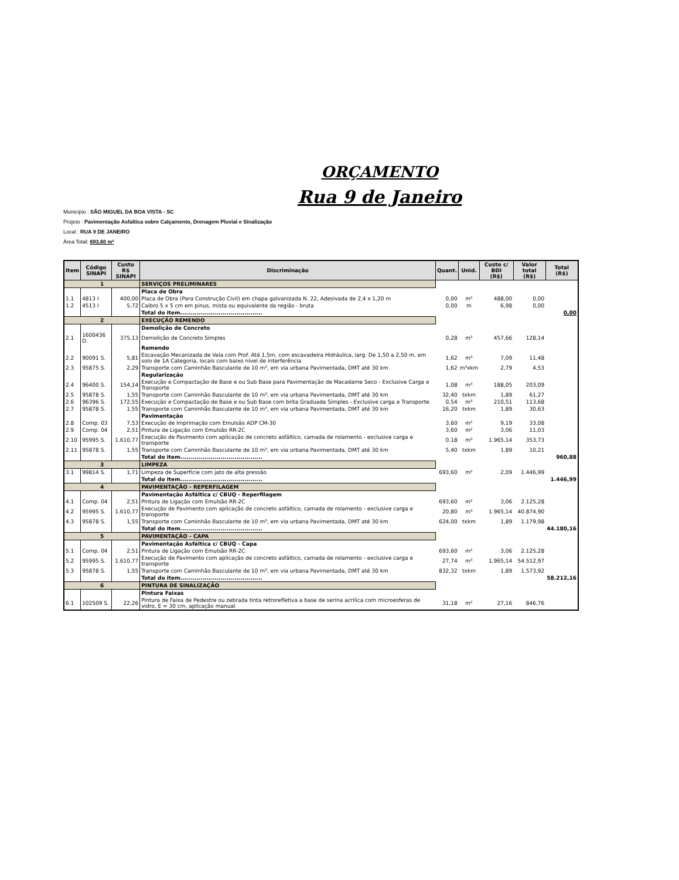ORÇAMENTO
Rua 9 de Janeiro
Município : SÃO MIGUEL DA BOA VISTA - SC
Projeto : Pavimentação Asfaltica sobre Calçamento, Drenagem Pluvial e Sinalização
Local : RUA 9 DE JANEIRO
Área Total: 693,60 m²
| Item | Código SINAPI | Custo R$ SINAPI | Discriminação | Quant. | Unid. | Custo c/ BDI (R$) | Valor total (R$) | Total (R$) |
| --- | --- | --- | --- | --- | --- | --- | --- | --- |
| 1 | | | SERVIÇOS PRELIMINARES | | | | | |
| | | | Placa de Obra | | | | | |
| 1.1 | 4813 I | 400,00 | Placa de Obra (Para Construção Civil) em chapa galvanizada N. 22, Adesivada de 2,4 x 1,20 m | 0,00 | m² | 488,00 | 0,00 | |
| 1.2 | 4513 I | 5,72 | Caibro 5 x 5 cm em pinus, mista ou equivalente da região - bruta | 0,00 | m | 6,98 | 0,00 | |
| | | | Total do item......................................... | | | | | 0,00 |
| 2 | | | EXECUÇÃO REMENDO | | | | | |
| | | | Demolição de Concreto | | | | | |
| 2.1 | 1600436 D. | 375,13 | Demolição de Concreto Simples | 0,28 | m³ | 457,66 | 128,14 | |
| | | | Remendo | | | | | |
| 2.2 | 90091 S. | 5,81 | Escavação Mecanizada de Vala com Prof. Até 1,5m, com escavadeira Hidráulica, larg. De 1,50 a 2,50 m, em solo de 1A Categoria, locais com baixo nível de interferência | 1,62 | m³ | 7,09 | 11,48 | |
| 2.3 | 95875 S. | 2,29 | Transporte com Caminhão Basculante de 10 m³, em via urbana Pavimentada, DMT até 30 km | 1,62 | m³xkm | 2,79 | 4,53 | |
| | | | Regularização | | | | | |
| 2.4 | 96400 S. | 154,14 | Execução e Compactação de Base e ou Sub Base para Pavimentação de Macadame Seco - Exclusive Carga e Transporte | 1,08 | m³ | 188,05 | 203,09 | |
| 2.5 | 95878 S. | 1,55 | Transporte com Caminhão Basculante de 10 m³, em via urbana Pavimentada, DMT até 30 km | 32,40 | txkm | 1,89 | 61,27 | |
| 2.6 | 96396 S. | 172,55 | Execução e Compactação de Base e ou Sub Base com brita Graduada Simples - Exclusive carga e Transporte | 0,54 | m³ | 210,51 | 113,68 | |
| 2.7 | 95878 S. | 1,55 | Transporte com Caminhão Basculante de 10 m³, em via urbana Pavimentada, DMT até 30 km | 16,20 | txkm | 1,89 | 30,63 | |
| | | | Pavimentação | | | | | |
| 2.8 | Comp. 03 | 7,53 | Execução de Imprimação com Emulsão ADP CM-30 | 3,60 | m² | 9,19 | 33,08 | |
| 2.9 | Comp. 04 | 2,51 | Pintura de Ligação com Emulsão RR-2C | 3,60 | m² | 3,06 | 11,03 | |
| 2.10 | 95995 S. | 1.610,77 | Execução de Pavimento com aplicação de concreto asfáltico, camada de rolamento - exclusive carga e transporte | 0,18 | m³ | 1.965,14 | 353,73 | |
| 2.11 | 95878 S. | 1,55 | Transporte com Caminhão Basculante de 10 m³, em via urbana Pavimentada, DMT até 30 km | 5,40 | txkm | 1,89 | 10,21 | |
| | | | Total do item......................................... | | | | | 960,88 |
| 3 | | | LIMPEZA | | | | | |
| 3.1 | 99814 S. | 1,71 | Limpeza de Superfície com jato de alta pressão | 693,60 | m² | 2,09 | 1.446,99 | |
| | | | Total do item......................................... | | | | | 1.446,99 |
| 4 | | | PAVIMENTAÇÃO - REPERFILAGEM | | | | | |
| | | | Pavimentação Asfáltica c/ CBUQ - Reperfilagem | | | | | |
| 4.1 | Comp. 04 | 2,51 | Pintura de Ligação com Emulsão RR-2C | 693,60 | m² | 3,06 | 2.125,28 | |
| 4.2 | 95995 S. | 1.610,77 | Execução de Pavimento com aplicação de concreto asfáltico, camada de rolamento - exclusive carga e transporte | 20,80 | m³ | 1.965,14 | 40.874,90 | |
| 4.3 | 95878 S. | 1,55 | Transporte com Caminhão Basculante de 10 m³, em via urbana Pavimentada, DMT até 30 km | 624,00 | txkm | 1,89 | 1.179,98 | |
| | | | Total do item......................................... | | | | | 44.180,16 |
| 5 | | | PAVIMENTAÇÃO - CAPA | | | | | |
| | | | Pavimentação Asfáltica c/ CBUQ - Capa | | | | | |
| 5.1 | Comp. 04 | 2,51 | Pintura de Ligação com Emulsão RR-2C | 693,60 | m² | 3,06 | 2.125,28 | |
| 5.2 | 95995 S. | 1.610,77 | Execução de Pavimento com aplicação de concreto asfáltico, camada de rolamento - exclusive carga e transporte | 27,74 | m³ | 1.965,14 | 54.512,97 | |
| 5.3 | 95878 S. | 1,55 | Transporte com Caminhão Basculante de 10 m³, em via urbana Pavimentada, DMT até 30 km | 832,32 | txkm | 1,89 | 1.573,92 | |
| | | | Total do item......................................... | | | | | 58.212,16 |
| 6 | | | PINTURA DE SINALIZAÇÃO | | | | | |
| | | | Pintura Faixas | | | | | |
| 6.1 | 102509 S. | 22,26 | Pintura de Faixa de Pedestre ou zebrada tinta retrorefletiva a base de serina acrilica com microesferas de vidro, E = 30 cm, aplicação manual | 31,18 | m² | 27,16 | 846,76 | |